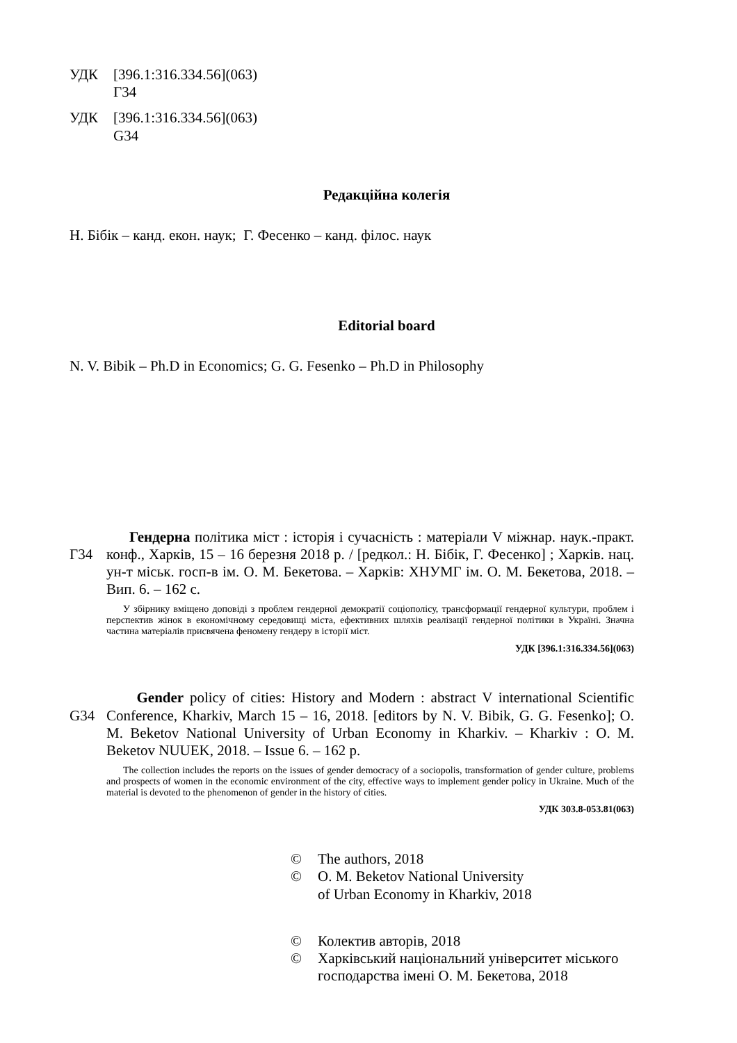УДК [396.1:316.334.56](063)
Г34
УДК [396.1:316.334.56](063)
G34
Редакційна колегія
Н. Бібік – канд. екон. наук; Г. Фесенко – канд. філос. наук
Editorial board
N. V. Bibik – Ph.D in Economics; G. G. Fesenko – Ph.D in Philosophy
Г34 Гендерна політика міст : історія і сучасність : матеріали V міжнар. наук.-практ. конф., Харків, 15 – 16 березня 2018 р. / [редкол.: Н. Бібік, Г. Фесенко] ; Харків. нац. ун-т міськ. госп-в ім. О. М. Бекетова. – Харків: ХНУМГ ім. О. М. Бекетова, 2018. – Вип. 6. – 162 с.
У збірнику вміщено доповіді з проблем гендерної демократії соціополісу, трансформації гендерної культури, проблем і перспектив жінок в економічному середовищі міста, ефективних шляхів реалізації гендерної політики в Україні. Значна частина матеріалів присвячена феномену гендеру в історії міст.
УДК [396.1:316.334.56](063)
G34 Gender policy of cities: History and Modern : abstract V international Scientific Conference, Kharkiv, March 15 – 16, 2018. [editors by N. V. Bibik, G. G. Fesenko]; O. M. Beketov National University of Urban Economy in Kharkiv. – Kharkiv : O. M. Beketov NUUEK, 2018. – Issue 6. – 162 p.
The collection includes the reports on the issues of gender democracy of a sociopolis, transformation of gender culture, problems and prospects of women in the economic environment of the city, effective ways to implement gender policy in Ukraine. Much of the material is devoted to the phenomenon of gender in the history of cities.
УДК 303.8-053.81(063)
© The authors, 2018
© O. M. Beketov National University
of Urban Economy in Kharkiv, 2018
© Колектив авторів, 2018
© Харківський національний університет міського
господарства імені О. М. Бекетова, 2018